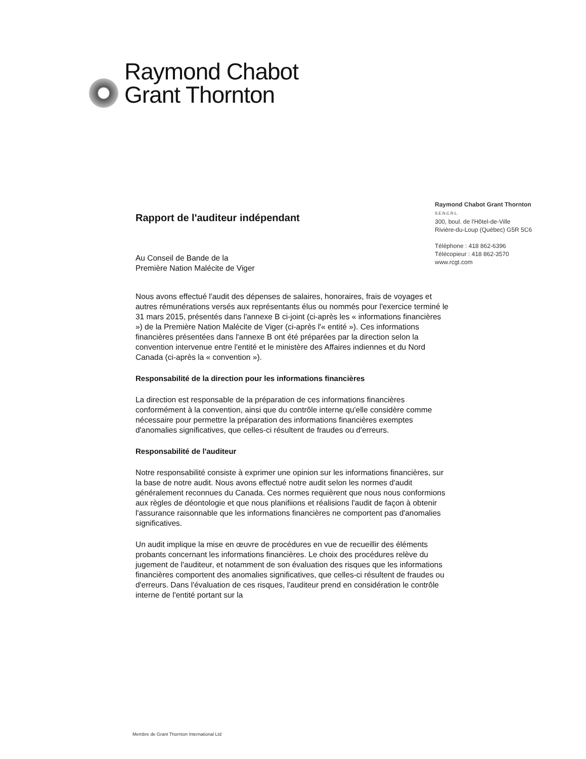Raymond Chabot
Grant Thornton
Raymond Chabot Grant Thornton
S.E.N.C.R.L.
300, boul. de l'Hôtel-de-Ville
Rivière-du-Loup (Québec) G5R 5C6
Téléphone : 418 862-6396
Télécopieur : 418 862-3570
www.rcgt.com
Rapport de l'auditeur indépendant
Au Conseil de Bande de la
Première Nation Malécite de Viger
Nous avons effectué l'audit des dépenses de salaires, honoraires, frais de voyages et autres rémunérations versés aux représentants élus ou nommés pour l'exercice terminé le 31 mars 2015, présentés dans l'annexe B ci-joint (ci-après les « informations financières ») de la Première Nation Malécite de Viger (ci-après l'« entité »). Ces informations financières présentées dans l'annexe B ont été préparées par la direction selon la convention intervenue entre l'entité et le ministère des Affaires indiennes et du Nord Canada (ci-après la « convention »).
Responsabilité de la direction pour les informations financières
La direction est responsable de la préparation de ces informations financières conformément à la convention, ainsi que du contrôle interne qu'elle considère comme nécessaire pour permettre la préparation des informations financières exemptes d'anomalies significatives, que celles-ci résultent de fraudes ou d'erreurs.
Responsabilité de l'auditeur
Notre responsabilité consiste à exprimer une opinion sur les informations financières, sur la base de notre audit. Nous avons effectué notre audit selon les normes d'audit généralement reconnues du Canada. Ces normes requièrent que nous nous conformions aux règles de déontologie et que nous planifiions et réalisions l'audit de façon à obtenir l'assurance raisonnable que les informations financières ne comportent pas d'anomalies significatives.
Un audit implique la mise en œuvre de procédures en vue de recueillir des éléments probants concernant les informations financières. Le choix des procédures relève du jugement de l'auditeur, et notamment de son évaluation des risques que les informations financières comportent des anomalies significatives, que celles-ci résultent de fraudes ou d'erreurs. Dans l'évaluation de ces risques, l'auditeur prend en considération le contrôle interne de l'entité portant sur la
Membre de Grant Thornton International Ltd